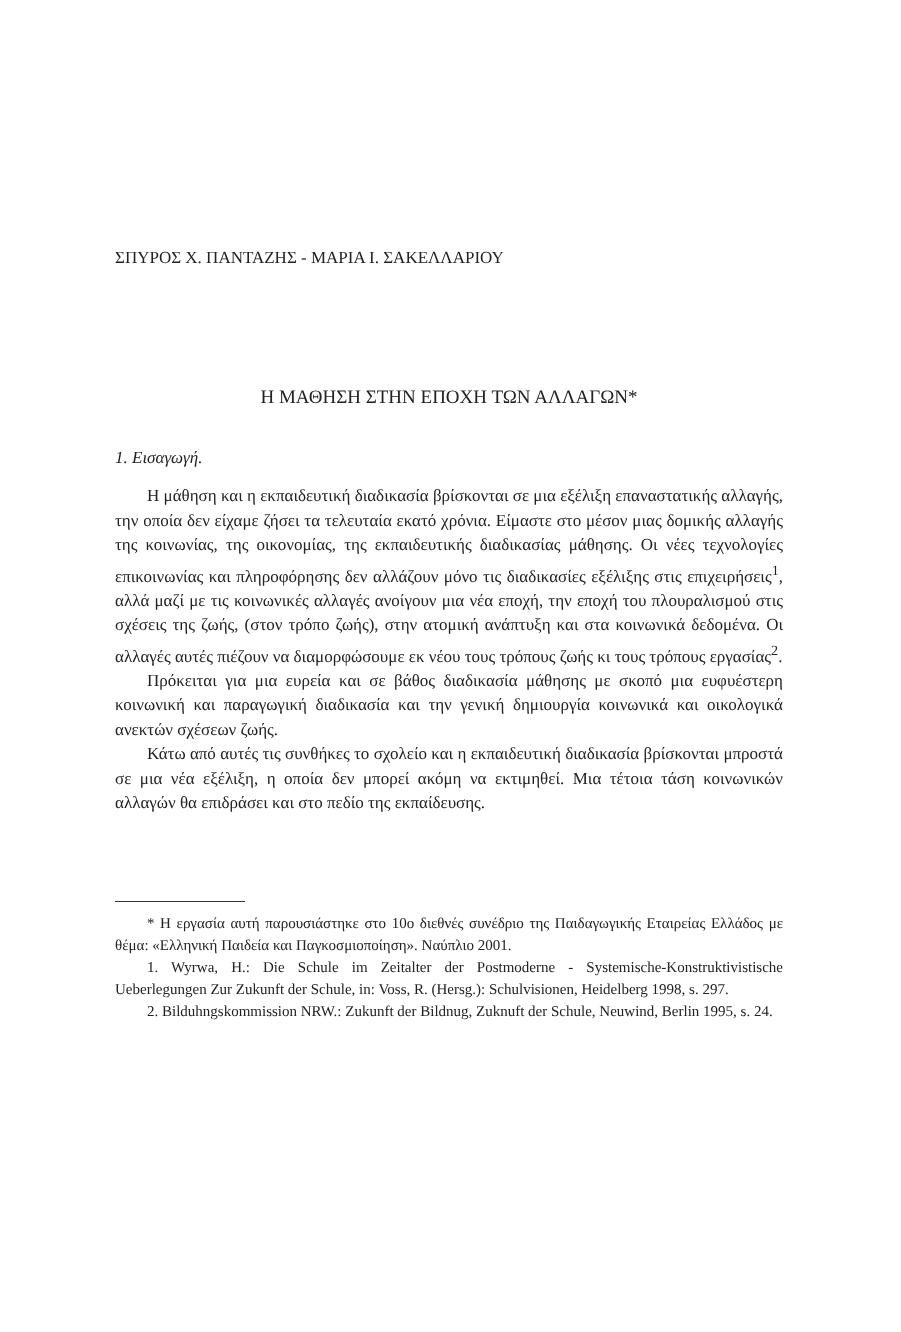ΣΠΥΡΟΣ Χ. ΠΑΝΤΑΖΗΣ - ΜΑΡΙΑ Ι. ΣΑΚΕΛΛΑΡΙΟΥ
Η ΜΑΘΗΣΗ ΣΤΗΝ ΕΠΟΧΗ ΤΩΝ ΑΛΛΑΓΩΝ*
1. Εισαγωγή.
Η μάθηση και η εκπαιδευτική διαδικασία βρίσκονται σε μια εξέλιξη επαναστατικής αλλαγής, την οποία δεν είχαμε ζήσει τα τελευταία εκατό χρόνια. Είμαστε στο μέσον μιας δομικής αλλαγής της κοινωνίας, της οικονομίας, της εκπαιδευτικής διαδικασίας μάθησης. Οι νέες τεχνολογίες επικοινωνίας και πληροφόρησης δεν αλλάζουν μόνο τις διαδικασίες εξέλιξης στις επιχειρήσεις<sup>1</sup>, αλλά μαζί με τις κοινωνικές αλλαγές ανοίγουν μια νέα εποχή, την εποχή του πλουραλισμού στις σχέσεις της ζωής, (στον τρόπο ζωής), στην ατομική ανάπτυξη και στα κοινωνικά δεδομένα. Οι αλλαγές αυτές πιέζουν να διαμορφώσουμε εκ νέου τους τρόπους ζωής κι τους τρόπους εργασίας<sup>2</sup>.
Πρόκειται για μια ευρεία και σε βάθος διαδικασία μάθησης με σκοπό μια ευφυέστερη κοινωνική και παραγωγική διαδικασία και την γενική δημιουργία κοινωνικά και οικολογικά ανεκτών σχέσεων ζωής.
Κάτω από αυτές τις συνθήκες το σχολείο και η εκπαιδευτική διαδικασία βρίσκονται μπροστά σε μια νέα εξέλιξη, η οποία δεν μπορεί ακόμη να εκτιμηθεί. Μια τέτοια τάση κοινωνικών αλλαγών θα επιδράσει και στο πεδίο της εκπαίδευσης.
* Η εργασία αυτή παρουσιάστηκε στο 10ο διεθνές συνέδριο της Παιδαγωγικής Εταιρείας Ελλάδος με θέμα: «Ελληνική Παιδεία και Παγκοσμιοποίηση». Ναύπλιο 2001.
1. Wyrwa, H.: Die Schule im Zeitalter der Postmoderne - Systemische-Konstruktivistische Ueberlegungen Zur Zukunft der Schule, in: Voss, R. (Hersg.): Schulvisionen, Heidelberg 1998, s. 297.
2. Bilduhngskommission NRW.: Zukunft der Bildnug, Zuknuft der Schule, Neuwind, Berlin 1995, s. 24.